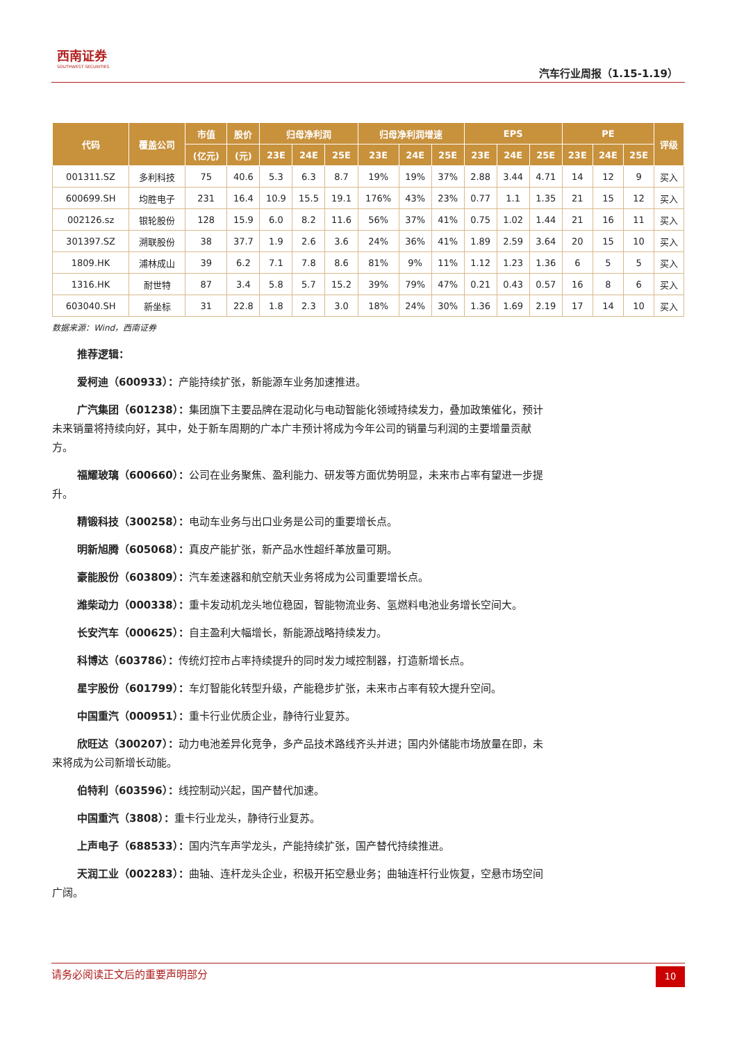西南证券
SOUTHWEST SECURITIES
汽车行业周报（1.15-1.19）
| 代码 | 覆盖公司 | 市值 | 股价 | 归母净利润 | | | 归母净利润增速 | | | EPS | | | PE | | | 评级 |
| --- | --- | --- | --- | --- | --- | --- | --- | --- | --- | --- | --- | --- | --- | --- | --- | --- |
| | | (亿元) | (元) | 23E | 24E | 25E | 23E | 24E | 25E | 23E | 24E | 25E | 23E | 24E | 25E | |
| 001311.SZ | 多利科技 | 75 | 40.6 | 5.3 | 6.3 | 8.7 | 19% | 19% | 37% | 2.88 | 3.44 | 4.71 | 14 | 12 | 9 | 买入 |
| 600699.SH | 均胜电子 | 231 | 16.4 | 10.9 | 15.5 | 19.1 | 176% | 43% | 23% | 0.77 | 1.1 | 1.35 | 21 | 15 | 12 | 买入 |
| 002126.sz | 银轮股份 | 128 | 15.9 | 6.0 | 8.2 | 11.6 | 56% | 37% | 41% | 0.75 | 1.02 | 1.44 | 21 | 16 | 11 | 买入 |
| 301397.SZ | 溯联股份 | 38 | 37.7 | 1.9 | 2.6 | 3.6 | 24% | 36% | 41% | 1.89 | 2.59 | 3.64 | 20 | 15 | 10 | 买入 |
| 1809.HK | 浦林成山 | 39 | 6.2 | 7.1 | 7.8 | 8.6 | 81% | 9% | 11% | 1.12 | 1.23 | 1.36 | 6 | 5 | 5 | 买入 |
| 1316.HK | 耐世特 | 87 | 3.4 | 5.8 | 5.7 | 15.2 | 39% | 79% | 47% | 0.21 | 0.43 | 0.57 | 16 | 8 | 6 | 买入 |
| 603040.SH | 新坐标 | 31 | 22.8 | 1.8 | 2.3 | 3.0 | 18% | 24% | 30% | 1.36 | 1.69 | 2.19 | 17 | 14 | 10 | 买入 |
数据来源：Wind，西南证券
推荐逻辑：
爱柯迪（600933）：产能持续扩张，新能源车业务加速推进。
广汽集团（601238）：集团旗下主要品牌在混动化与电动智能化领域持续发力，叠加政策催化，预计未来销量将持续向好，其中，处于新车周期的广本广丰预计将成为今年公司的销量与利润的主要增量贡献方。
福耀玻璃（600660）：公司在业务聚焦、盈利能力、研发等方面优势明显，未来市占率有望进一步提升。
精锻科技（300258）：电动车业务与出口业务是公司的重要增长点。
明新旭腾（605068）：真皮产能扩张，新产品水性超纤革放量可期。
豪能股份（603809）：汽车差速器和航空航天业务将成为公司重要增长点。
潍柴动力（000338）：重卡发动机龙头地位稳固，智能物流业务、氢燃料电池业务增长空间大。
长安汽车（000625）：自主盈利大幅增长，新能源战略持续发力。
科博达（603786）：传统灯控市占率持续提升的同时发力域控制器，打造新增长点。
星宇股份（601799）：车灯智能化转型升级，产能稳步扩张，未来市占率有较大提升空间。
中国重汽（000951）：重卡行业优质企业，静待行业复苏。
欣旺达（300207）：动力电池差异化竞争，多产品技术路线齐头并进；国内外储能市场放量在即，未来将成为公司新增长动能。
伯特利（603596）：线控制动兴起，国产替代加速。
中国重汽（3808）：重卡行业龙头，静待行业复苏。
上声电子（688533）：国内汽车声学龙头，产能持续扩张，国产替代持续推进。
天润工业（002283）：曲轴、连杆龙头企业，积极开拓空悬业务；曲轴连杆行业恢复，空悬市场空间广阔。
请务必阅读正文后的重要声明部分
10